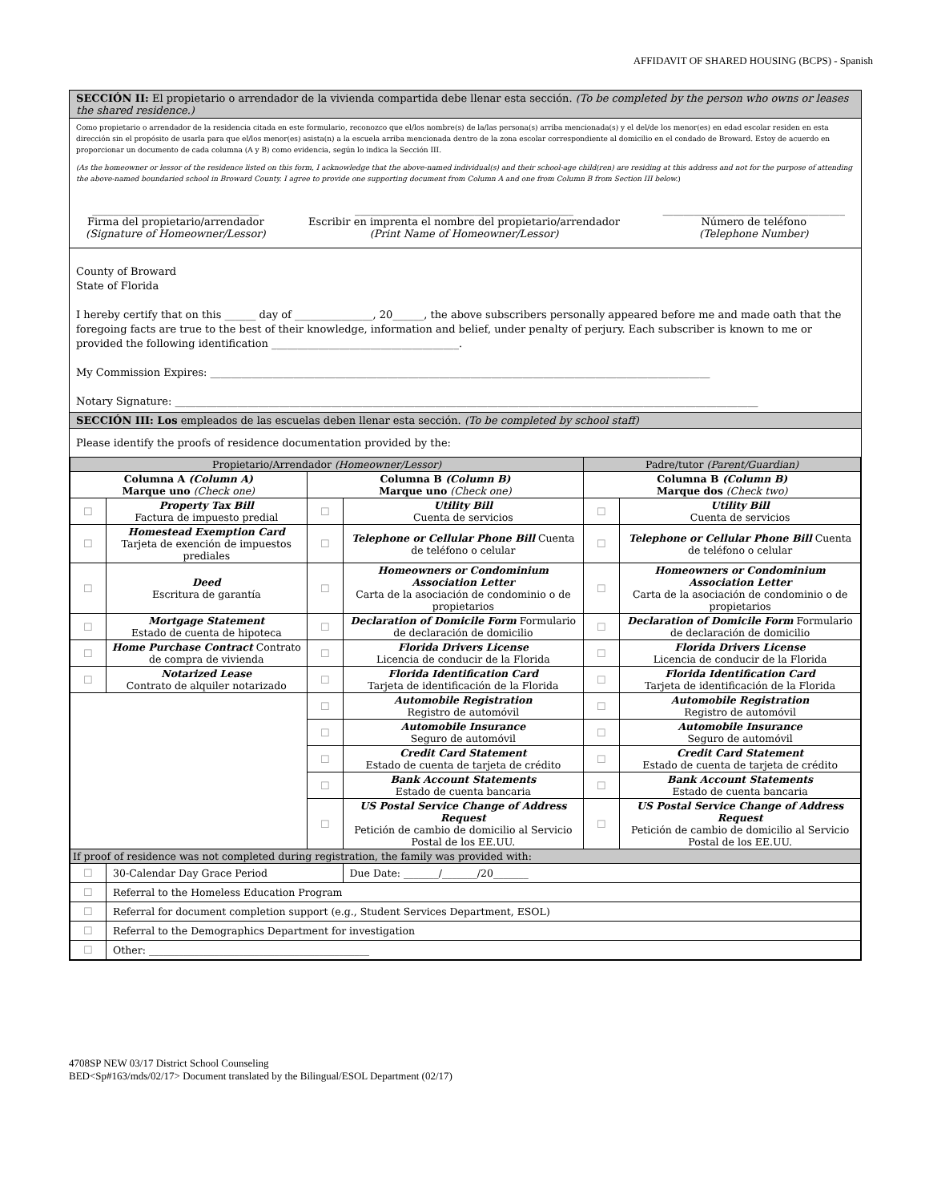AFFIDAVIT OF SHARED HOUSING (BCPS) - Spanish
SECCIÓN II: El propietario o arrendador de la vivienda compartida debe llenar esta sección. (To be completed by the person who owns or leases the shared residence.)
Como propietario o arrendador de la residencia citada en este formulario, reconozco que el/los nombre(s) de la/las persona(s) arriba mencionada(s) y el del/de los menor(es) en edad escolar residen en esta dirección sin el propósito de usarla para que el/los menor(es) asista(n) a la escuela arriba mencionada dentro de la zona escolar correspondiente al domicilio en el condado de Broward. Estoy de acuerdo en proporcionar un documento de cada columna (A y B) como evidencia, según lo indica la Sección III.
(As the homeowner or lessor of the residence listed on this form, I acknowledge that the above-named individual(s) and their school-age child(ren) are residing at this address and not for the purpose of attending the above-named boundaried school in Broward County. I agree to provide one supporting document from Column A and one from Column B from Section III below.)
________________________________
Firma del propietario/arrendador
(Signature of Homeowner/Lessor)
__________________________________________
Escribir en imprenta el nombre del propietario/arrendador
(Print Name of Homeowner/Lessor)
___________________________________
Número de teléfono
(Telephone Number)
County of Broward
State of Florida
I hereby certify that on this ______ day of _______________, 20______, the above subscribers personally appeared before me and made oath that the foregoing facts are true to the best of their knowledge, information and belief, under penalty of perjury. Each subscriber is known to me or provided the following identification ____________________________________.
My Commission Expires: ________________________________________________________________________________________________
Notary Signature: ________________________________________________________________________________________________________________
SECCIÓN III: Los empleados de las escuelas deben llenar esta sección. (To be completed by school staff)
Please identify the proofs of residence documentation provided by the:
| Propietario/Arrendador (Homeowner/Lessor) | | | | Padre/tutor (Parent/Guardian) | |
| Columna A (Column A) Marque uno (Check one) | | Columna B (Column B) Marque uno (Check one) | | Columna B (Column B) Marque dos (Check two) | |
| ☐ | Property Tax Bill Factura de impuesto predial | ☐ | Utility Bill Cuenta de servicios | ☐ | Utility Bill Cuenta de servicios |
| ☐ | Homestead Exemption Card Tarjeta de exención de impuestos prediales | ☐ | Telephone or Cellular Phone Bill Cuenta de teléfono o celular | ☐ | Telephone or Cellular Phone Bill Cuenta de teléfono o celular |
| ☐ | Deed Escritura de garantía | ☐ | Homeowners or Condominium Association Letter Carta de la asociación de condominio o de propietarios | ☐ | Homeowners or Condominium Association Letter Carta de la asociación de condominio o de propietarios |
| ☐ | Mortgage Statement Estado de cuenta de hipoteca | ☐ | Declaration of Domicile Form Formulario de declaración de domicilio | ☐ | Declaration of Domicile Form Formulario de declaración de domicilio |
| ☐ | Home Purchase Contract Contrato de compra de vivienda | ☐ | Florida Drivers License Licencia de conducir de la Florida | ☐ | Florida Drivers License Licencia de conducir de la Florida |
| ☐ | Notarized Lease Contrato de alquiler notarizado | ☐ | Florida Identification Card Tarjeta de identificación de la Florida | ☐ | Florida Identification Card Tarjeta de identificación de la Florida |
| | | ☐ | Automobile Registration Registro de automóvil | ☐ | Automobile Registration Registro de automóvil |
| | | ☐ | Automobile Insurance Seguro de automóvil | ☐ | Automobile Insurance Seguro de automóvil |
| | | ☐ | Credit Card Statement Estado de cuenta de tarjeta de crédito | ☐ | Credit Card Statement Estado de cuenta de tarjeta de crédito |
| | | ☐ | Bank Account Statements Estado de cuenta bancaria | ☐ | Bank Account Statements Estado de cuenta bancaria |
| | | ☐ | US Postal Service Change of Address Request Petición de cambio de domicilio al Servicio Postal de los EE.UU. | ☐ | US Postal Service Change of Address Request Petición de cambio de domicilio al Servicio Postal de los EE.UU. |
| If proof of residence was not completed during registration, the family was provided with: | | | | | |
| ☐ | 30-Calendar Day Grace Period | | Due Date: _______/_______/20_______ | | |
| ☐ | Referral to the Homeless Education Program | | | | |
| ☐ | Referral for document completion support (e.g., Student Services Department, ESOL) | | | | |
| ☐ | Referral to the Demographics Department for investigation | | | | |
| ☐ | Other: ____________________________________________ | | | | |
4708SP NEW 03/17 District School Counseling
BED<Sp#163/mds/02/17> Document translated by the Bilingual/ESOL Department (02/17)